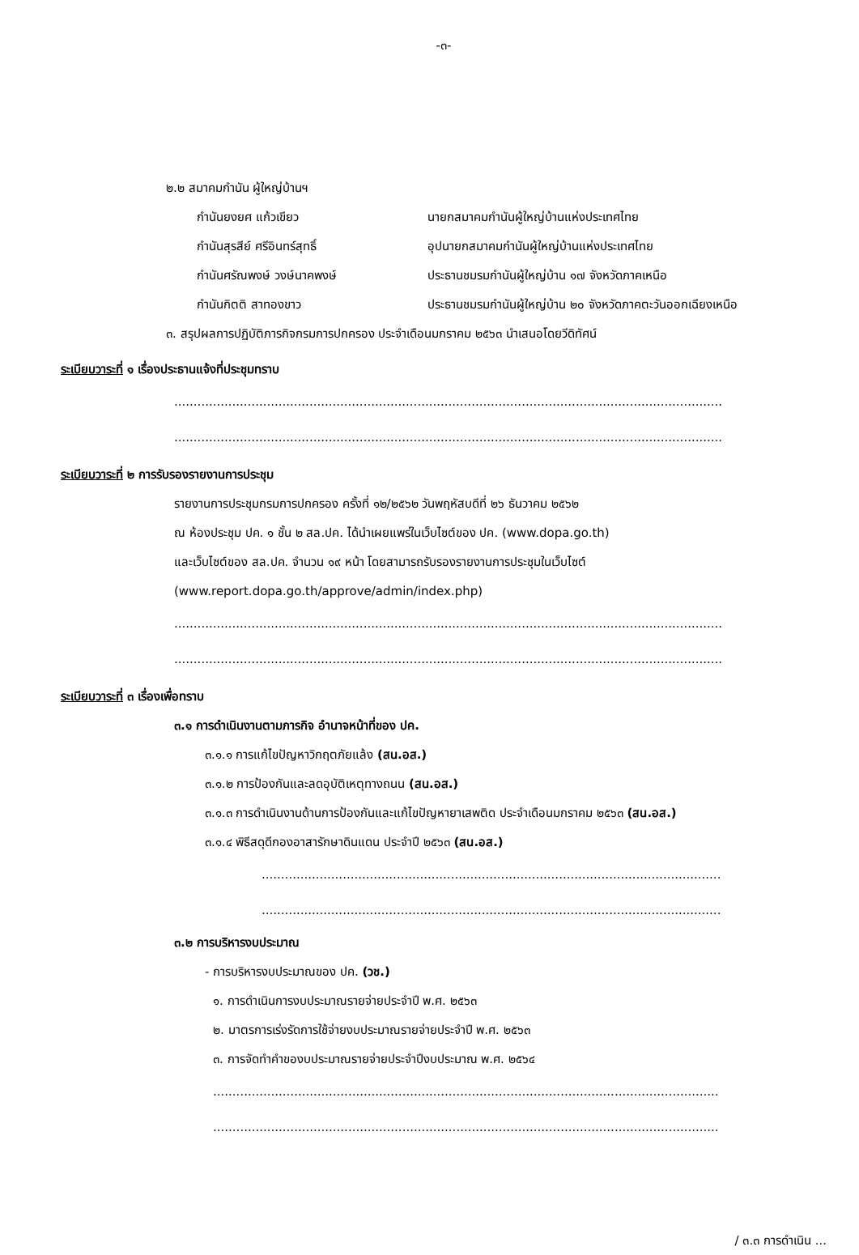-๓-
๒.๒ สมาคมกำนัน ผู้ใหญ่บ้านฯ
กำนันยงยศ แก้วเขียว นายกสมาคมกำนันผู้ใหญ่บ้านแห่งประเทศไทย
กำนันสุรสีย์ ศรีอินทร์สุทธิ์ อุปนายกสมาคมกำนันผู้ใหญ่บ้านแห่งประเทศไทย
กำนันศรัณพงษ์ วงษ์นาคพงษ์ ประธานชมรมกำนันผู้ใหญ่บ้าน ๑๗ จังหวัดภาคเหนือ
กำนันกิตติ สาทองขาว ประธานชมรมกำนันผู้ใหญ่บ้าน ๒๐ จังหวัดภาคตะวันออกเฉียงเหนือ
๓. สรุปผลการปฏิบัติภารกิจกรมการปกครอง ประจำเดือนมกราคม ๒๕๖๓ นำเสนอโดยวีดิทัศน์
ระเบียบวาระที่ ๑ เรื่องประธานแจ้งที่ประชุมทราบ
..............................................................................................................................................
..............................................................................................................................................
ระเบียบวาระที่ ๒ การรับรองรายงานการประชุม
รายงานการประชุมกรมการปกครอง ครั้งที่ ๑๒/๒๕๖๒ วันพฤหัสบดีที่ ๒๖ ธันวาคม ๒๕๖๒
ณ ห้องประชุม ปค. ๑ ชั้น ๒ สล.ปค. ได้นำเผยแพร่ในเว็บไซต์ของ ปค. (www.dopa.go.th)
และเว็บไซต์ของ สล.ปค. จำนวน ๑๙ หน้า โดยสามารถรับรองรายงานการประชุมในเว็บไซต์
(www.report.dopa.go.th/approve/admin/index.php)
..............................................................................................................................................
..............................................................................................................................................
ระเบียบวาระที่ ๓ เรื่องเพื่อทราบ
๓.๑ การดำเนินงานตามภารกิจ อำนาจหน้าที่ของ ปค.
๓.๑.๑ การแก้ไขปัญหาวิกฤตภัยแล้ง (สน.อส.)
๓.๑.๒ การป้องกันและลดอุบัติเหตุทางถนน (สน.อส.)
๓.๑.๓ การดำเนินงานด้านการป้องกันและแก้ไขปัญหายาเสพติด ประจำเดือนมกราคม ๒๕๖๓ (สน.อส.)
๓.๑.๔ พิธีสดุดีกองอาสารักษาดินแดน ประจำปี ๒๕๖๓ (สน.อส.)
.......................................................................................................................
.......................................................................................................................
๓.๒ การบริหารงบประมาณ
- การบริหารงบประมาณของ ปค. (วช.)
๑. การดำเนินการงบประมาณรายจ่ายประจำปี พ.ศ. ๒๕๖๓
๒. มาตรการเร่งรัดการใช้จ่ายงบประมาณรายจ่ายประจำปี พ.ศ. ๒๕๖๓
๓. การจัดทำคำของบประมาณรายจ่ายประจำปีงบประมาณ พ.ศ. ๒๕๖๔
...................................................................................................................................
...................................................................................................................................
/ ๓.๓ การดำเนิน ...